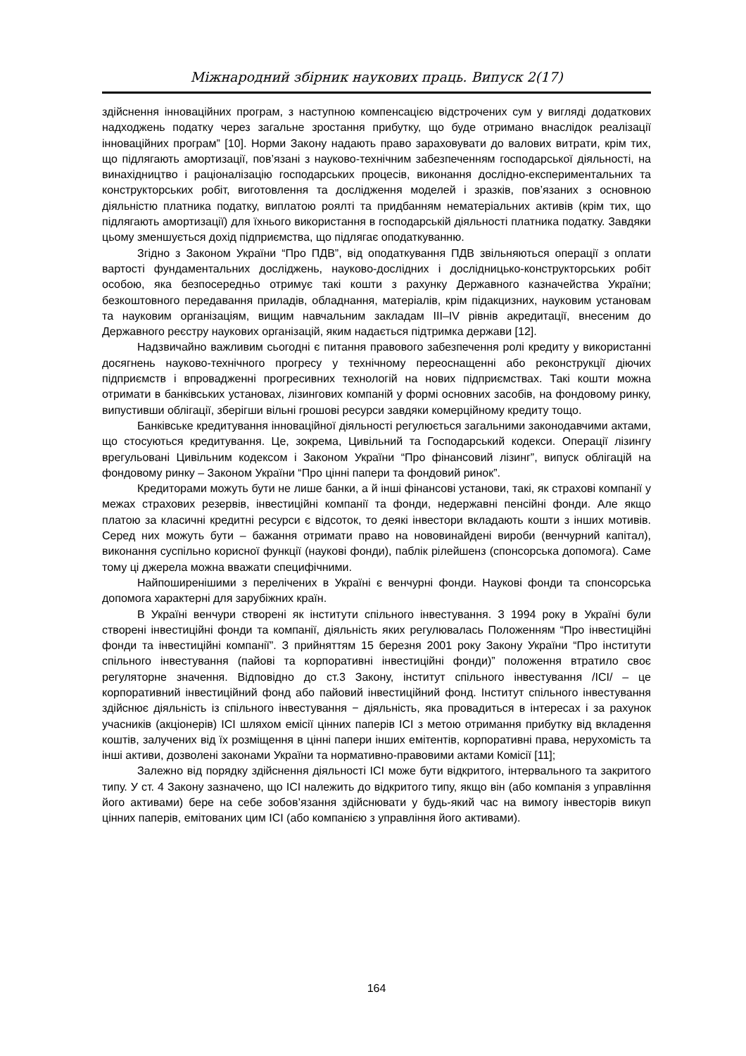Міжнародний збірник наукових праць. Випуск 2(17)
здійснення інноваційних програм, з наступною компенсацією відстрочених сум у вигляді додаткових надходжень податку через загальне зростання прибутку, що буде отримано внаслідок реалізації інноваційних програм” [10]. Норми Закону надають право зараховувати до валових витрати, крім тих, що підлягають амортизації, пов’язані з науково-технічним забезпеченням господарської діяльності, на винахідництво і раціоналізацію господарських процесів, виконання дослідно-експериментальних та конструкторських робіт, виготовлення та дослідження моделей і зразків, пов’язаних з основною діяльністю платника податку, виплатою роялті та придбанням нематеріальних активів (крім тих, що підлягають амортизації) для їхнього використання в господарській діяльності платника податку. Завдяки цьому зменшується дохід підприємства, що підлягає оподаткуванню.
Згідно з Законом України “Про ПДВ”, від оподаткування ПДВ звільняються операції з оплати вартості фундаментальних досліджень, науково-дослідних і дослідницько-конструкторських робіт особою, яка безпосередньо отримує такі кошти з рахунку Державного казначейства України; безкоштовного передавання приладів, обладнання, матеріалів, крім підакцизних, науковим установам та науковим організаціям, вищим навчальним закладам III–IV рівнів акредитації, внесеним до Державного реєстру наукових організацій, яким надається підтримка держави [12].
Надзвичайно важливим сьогодні є питання правового забезпечення ролі кредиту у використанні досягнень науково-технічного прогресу у технічному переоснащенні або реконструкції діючих підприємств і впровадженні прогресивних технологій на нових підприємствах. Такі кошти можна отримати в банківських установах, лізингових компаній у формі основних засобів, на фондовому ринку, випустивши облігації, зберігши вільні грошові ресурси завдяки комерційному кредиту тощо.
Банківське кредитування інноваційної діяльності регулюється загальними законодавчими актами, що стосуються кредитування. Це, зокрема, Цивільний та Господарський кодекси. Операції лізингу врегульовані Цивільним кодексом і Законом України “Про фінансовий лізинг”, випуск облігацій на фондовому ринку – Законом України “Про цінні папери та фондовий ринок”.
Кредиторами можуть бути не лише банки, а й інші фінансові установи, такі, як страхові компанії у межах страхових резервів, інвестиційні компанії та фонди, недержавні пенсійні фонди. Але якщо платою за класичні кредитні ресурси є відсоток, то деякі інвестори вкладають кошти з інших мотивів. Серед них можуть бути – бажання отримати право на нововинайдені вироби (венчурний капітал), виконання суспільно корисної функції (наукові фонди), паблік рілейшенз (спонсорська допомога). Саме тому ці джерела можна вважати специфічними.
Найпоширенішими з перелічених в Україні є венчурні фонди. Наукові фонди та спонсорська допомога характерні для зарубіжних країн.
В Україні венчури створені як інститути спільного інвестування. З 1994 року в Україні були створені інвестиційні фонди та компанії, діяльність яких регулювалась Положенням “Про інвестиційні фонди та інвестиційні компанії”. З прийняттям 15 березня 2001 року Закону України “Про інститути спільного інвестування (пайові та корпоративні інвестиційні фонди)” положення втратило своє регуляторне значення. Відповідно до ст.3 Закону, інститут спільного інвестування /ІСІ/ – це корпоративний інвестиційний фонд або пайовий інвестиційний фонд. Інститут спільного інвестування здійснює діяльність із спільного інвестування − діяльність, яка провадиться в інтересах і за рахунок учасників (акціонерів) ІСІ шляхом емісії цінних паперів ІСІ з метою отримання прибутку від вкладення коштів, залучених від їх розміщення в цінні папери інших емітентів, корпоративні права, нерухомість та інші активи, дозволені законами України та нормативно-правовими актами Комісії [11];
Залежно від порядку здійснення діяльності ІСІ може бути відкритого, інтервального та закритого типу. У ст. 4 Закону зазначено, що ІСІ належить до відкритого типу, якщо він (або компанія з управління його активами) бере на себе зобов’язання здійснювати у будь-який час на вимогу інвесторів викуп цінних паперів, емітованих цим ІСІ (або компанією з управління його активами).
164